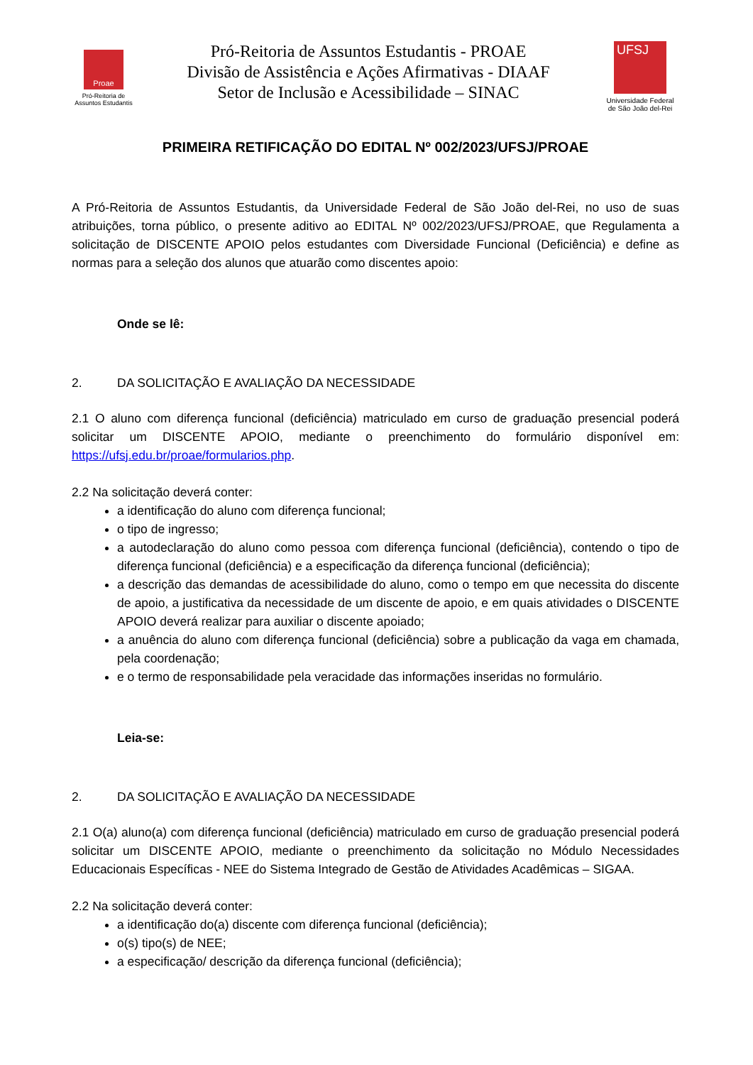Proae
Pró-Reitoria de
Assuntos Estudantis
Pró-Reitoria de Assuntos Estudantis - PROAE
Divisão de Assistência e Ações Afirmativas - DIAAF
Setor de Inclusão e Acessibilidade – SINAC
UFSJ
Universidade Federal
de São João del-Rei
PRIMEIRA RETIFICAÇÃO DO EDITAL Nº 002/2023/UFSJ/PROAE
A Pró-Reitoria de Assuntos Estudantis, da Universidade Federal de São João del-Rei, no uso de suas atribuições, torna público, o presente aditivo ao EDITAL Nº 002/2023/UFSJ/PROAE, que Regulamenta a solicitação de DISCENTE APOIO pelos estudantes com Diversidade Funcional (Deficiência) e define as normas para a seleção dos alunos que atuarão como discentes apoio:
Onde se lê:
2. DA SOLICITAÇÃO E AVALIAÇÃO DA NECESSIDADE
2.1 O aluno com diferença funcional (deficiência) matriculado em curso de graduação presencial poderá solicitar um DISCENTE APOIO, mediante o preenchimento do formulário disponível em: https://ufsj.edu.br/proae/formularios.php.
2.2 Na solicitação deverá conter:
a identificação do aluno com diferença funcional;
o tipo de ingresso;
a autodeclaração do aluno como pessoa com diferença funcional (deficiência), contendo o tipo de diferença funcional (deficiência) e a especificação da diferença funcional (deficiência);
a descrição das demandas de acessibilidade do aluno, como o tempo em que necessita do discente de apoio, a justificativa da necessidade de um discente de apoio, e em quais atividades o DISCENTE APOIO deverá realizar para auxiliar o discente apoiado;
a anuência do aluno com diferença funcional (deficiência) sobre a publicação da vaga em chamada, pela coordenação;
e o termo de responsabilidade pela veracidade das informações inseridas no formulário.
Leia-se:
2. DA SOLICITAÇÃO E AVALIAÇÃO DA NECESSIDADE
2.1 O(a) aluno(a) com diferença funcional (deficiência) matriculado em curso de graduação presencial poderá solicitar um DISCENTE APOIO, mediante o preenchimento da solicitação no Módulo Necessidades Educacionais Específicas - NEE do Sistema Integrado de Gestão de Atividades Acadêmicas – SIGAA.
2.2 Na solicitação deverá conter:
a identificação do(a) discente com diferença funcional (deficiência);
o(s) tipo(s) de NEE;
a especificação/ descrição da diferença funcional (deficiência);